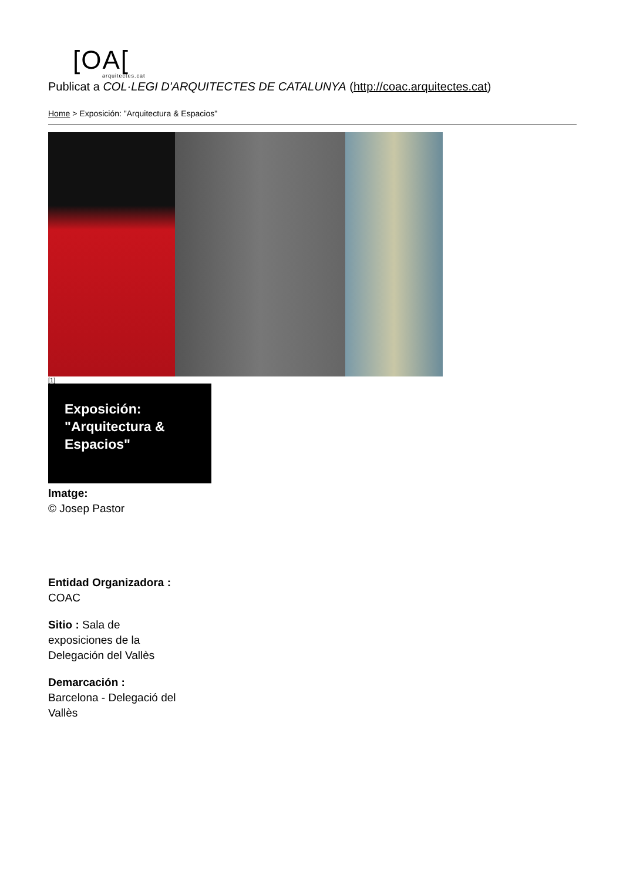[OA[arquitectes.cat
Publicat a COL·LEGI D'ARQUITECTES DE CATALUNYA (http://coac.arquitectes.cat)
Home > Exposición: "Arquitectura & Espacios"
[1]
Exposición: "Arquitectura & Espacios"
Imatge:
© Josep Pastor
Entidad Organizadora :
COAC
Sitio : Sala de exposiciones de la Delegación del Vallès
Demarcación :
Barcelona - Delegació del Vallès